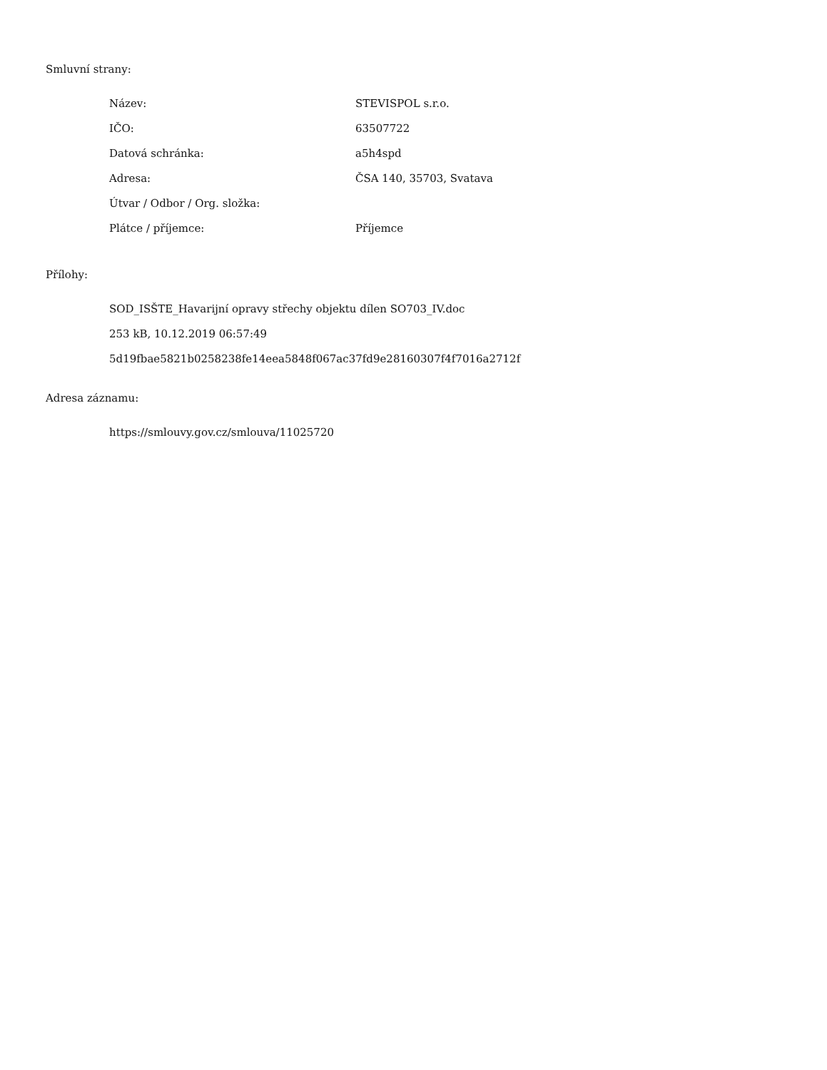Smluvní strany:
| Název: | STEVISPOL s.r.o. |
| IČO: | 63507722 |
| Datová schránka: | a5h4spd |
| Adresa: | ČSA 140, 35703, Svatava |
| Útvar / Odbor / Org. složka: | |
| Plátce / příjemce: | Příjemce |
Přílohy:
SOD_ISŠTE_Havarijní opravy střechy objektu dílen SO703_IV.doc
253 kB, 10.12.2019 06:57:49
5d19fbae5821b0258238fe14eea5848f067ac37fd9e28160307f4f7016a2712f
Adresa záznamu:
https://smlouvy.gov.cz/smlouva/11025720